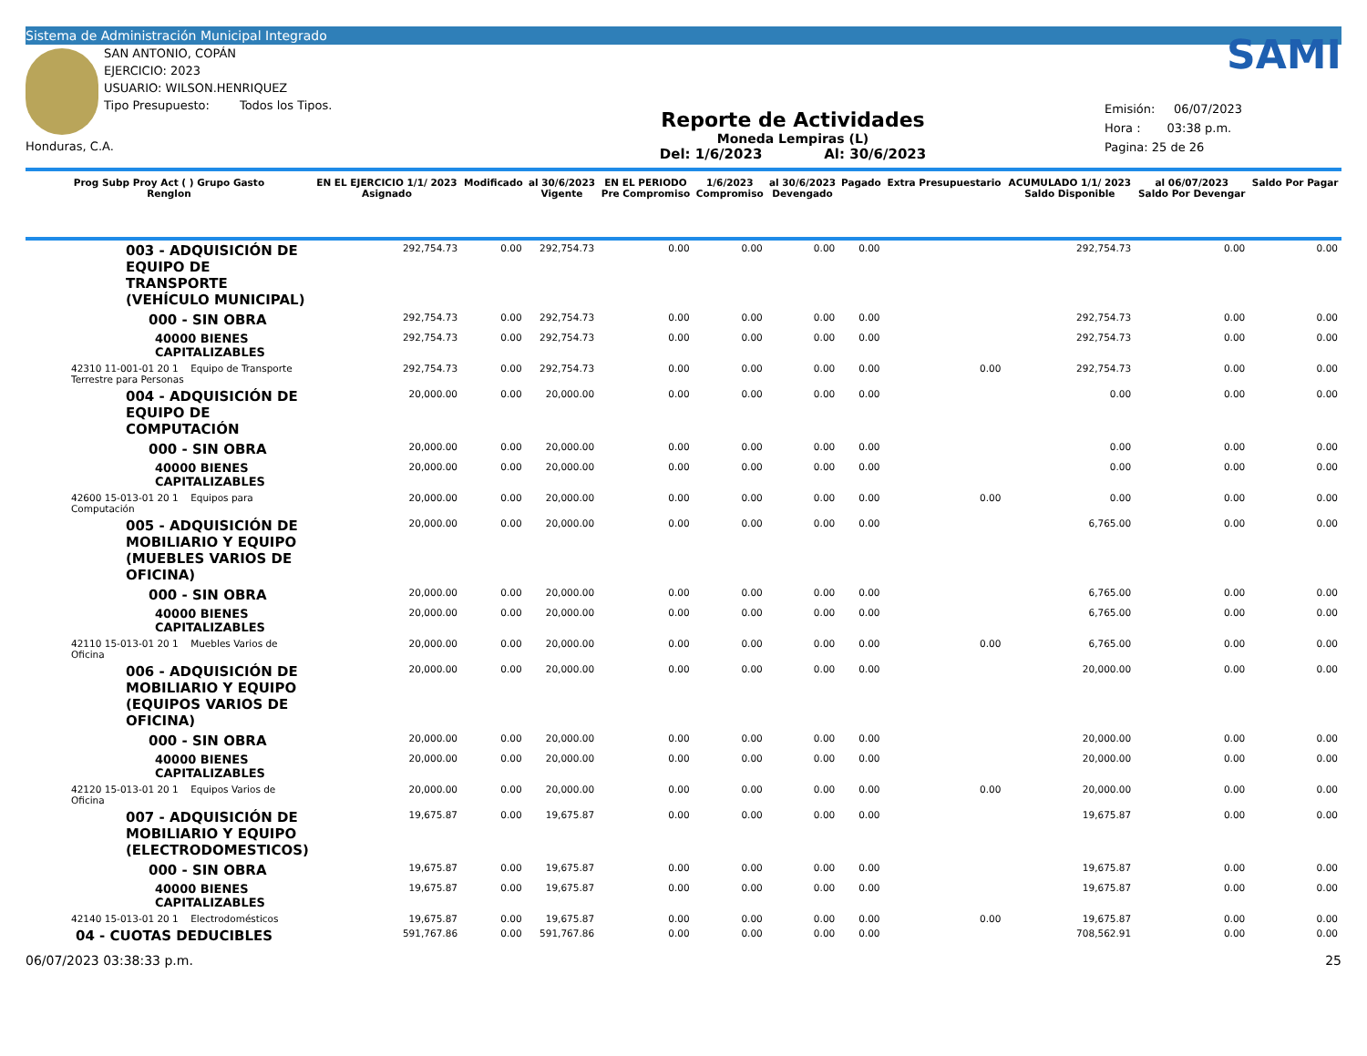Sistema de Administración Municipal Integrado
SAN ANTONIO, COPÁN
EJERCICIO: 2023
USUARIO: WILSON.HENRIQUEZ
Tipo Presupuesto: Todos los Tipos.
Honduras, C.A.
Reporte de Actividades
Moneda Lempiras (L)
Del: 1/6/2023 Al: 30/6/2023
SAMI
Emisión: 06/07/2023
Hora : 03:38 p.m.
Pagina: 25 de 26
| Prog Subp Proy Act ( ) Grupo Gasto Renglon | EN EL EJERCICIO 1/1/ 2023 Asignado | Modificado | al 30/6/2023 Vigente | EN EL PERIODO Pre Compromiso | 1/6/2023 Compromiso | al 30/6/2023 Devengado | Pagado | Extra Presupuestario | ACUMULADO 1/1/ 2023 Saldo Disponible | al 06/07/2023 Saldo Por Devengar | Saldo Por Pagar |
| --- | --- | --- | --- | --- | --- | --- | --- | --- | --- | --- | --- |
| 003 - ADQUISICIÓN DE EQUIPO DE TRANSPORTE (VEHÍCULO MUNICIPAL) | 292,754.73 | 0.00 | 292,754.73 | 0.00 | 0.00 | 0.00 | 0.00 | | 292,754.73 | 0.00 | 0.00 |
| 000 - SIN OBRA | 292,754.73 | 0.00 | 292,754.73 | 0.00 | 0.00 | 0.00 | 0.00 | | 292,754.73 | 0.00 | 0.00 |
| 40000 BIENES CAPITALIZABLES | 292,754.73 | 0.00 | 292,754.73 | 0.00 | 0.00 | 0.00 | 0.00 | | 292,754.73 | 0.00 | 0.00 |
| 42310 11-001-01 20 1 Equipo de Transporte Terrestre para Personas | 292,754.73 | 0.00 | 292,754.73 | 0.00 | 0.00 | 0.00 | 0.00 | 0.00 | 292,754.73 | 0.00 | 0.00 |
| 004 - ADQUISICIÓN DE EQUIPO DE COMPUTACIÓN | 20,000.00 | 0.00 | 20,000.00 | 0.00 | 0.00 | 0.00 | 0.00 | | 0.00 | 0.00 | 0.00 |
| 000 - SIN OBRA | 20,000.00 | 0.00 | 20,000.00 | 0.00 | 0.00 | 0.00 | 0.00 | | 0.00 | 0.00 | 0.00 |
| 40000 BIENES CAPITALIZABLES | 20,000.00 | 0.00 | 20,000.00 | 0.00 | 0.00 | 0.00 | 0.00 | | 0.00 | 0.00 | 0.00 |
| 42600 15-013-01 20 1 Equipos para Computación | 20,000.00 | 0.00 | 20,000.00 | 0.00 | 0.00 | 0.00 | 0.00 | 0.00 | 0.00 | 0.00 | 0.00 |
| 005 - ADQUISICIÓN DE MOBILIARIO Y EQUIPO (MUEBLES VARIOS DE OFICINA) | 20,000.00 | 0.00 | 20,000.00 | 0.00 | 0.00 | 0.00 | 0.00 | | 6,765.00 | 0.00 | 0.00 |
| 000 - SIN OBRA | 20,000.00 | 0.00 | 20,000.00 | 0.00 | 0.00 | 0.00 | 0.00 | | 6,765.00 | 0.00 | 0.00 |
| 40000 BIENES CAPITALIZABLES | 20,000.00 | 0.00 | 20,000.00 | 0.00 | 0.00 | 0.00 | 0.00 | | 6,765.00 | 0.00 | 0.00 |
| 42110 15-013-01 20 1 Muebles Varios de Oficina | 20,000.00 | 0.00 | 20,000.00 | 0.00 | 0.00 | 0.00 | 0.00 | 0.00 | 6,765.00 | 0.00 | 0.00 |
| 006 - ADQUISICIÓN DE MOBILIARIO Y EQUIPO (EQUIPOS VARIOS DE OFICINA) | 20,000.00 | 0.00 | 20,000.00 | 0.00 | 0.00 | 0.00 | 0.00 | | 20,000.00 | 0.00 | 0.00 |
| 000 - SIN OBRA | 20,000.00 | 0.00 | 20,000.00 | 0.00 | 0.00 | 0.00 | 0.00 | | 20,000.00 | 0.00 | 0.00 |
| 40000 BIENES CAPITALIZABLES | 20,000.00 | 0.00 | 20,000.00 | 0.00 | 0.00 | 0.00 | 0.00 | | 20,000.00 | 0.00 | 0.00 |
| 42120 15-013-01 20 1 Equipos Varios de Oficina | 20,000.00 | 0.00 | 20,000.00 | 0.00 | 0.00 | 0.00 | 0.00 | 0.00 | 20,000.00 | 0.00 | 0.00 |
| 007 - ADQUISICIÓN DE MOBILIARIO Y EQUIPO (ELECTRODOMESTICOS) | 19,675.87 | 0.00 | 19,675.87 | 0.00 | 0.00 | 0.00 | 0.00 | | 19,675.87 | 0.00 | 0.00 |
| 000 - SIN OBRA | 19,675.87 | 0.00 | 19,675.87 | 0.00 | 0.00 | 0.00 | 0.00 | | 19,675.87 | 0.00 | 0.00 |
| 40000 BIENES CAPITALIZABLES | 19,675.87 | 0.00 | 19,675.87 | 0.00 | 0.00 | 0.00 | 0.00 | | 19,675.87 | 0.00 | 0.00 |
| 42140 15-013-01 20 1 Electrodomésticos | 19,675.87 | 0.00 | 19,675.87 | 0.00 | 0.00 | 0.00 | 0.00 | 0.00 | 19,675.87 | 0.00 | 0.00 |
| 04 - CUOTAS DEDUCIBLES | 591,767.86 | 0.00 | 591,767.86 | 0.00 | 0.00 | 0.00 | 0.00 | | 708,562.91 | 0.00 | 0.00 |
06/07/2023 03:38:33 p.m. 25